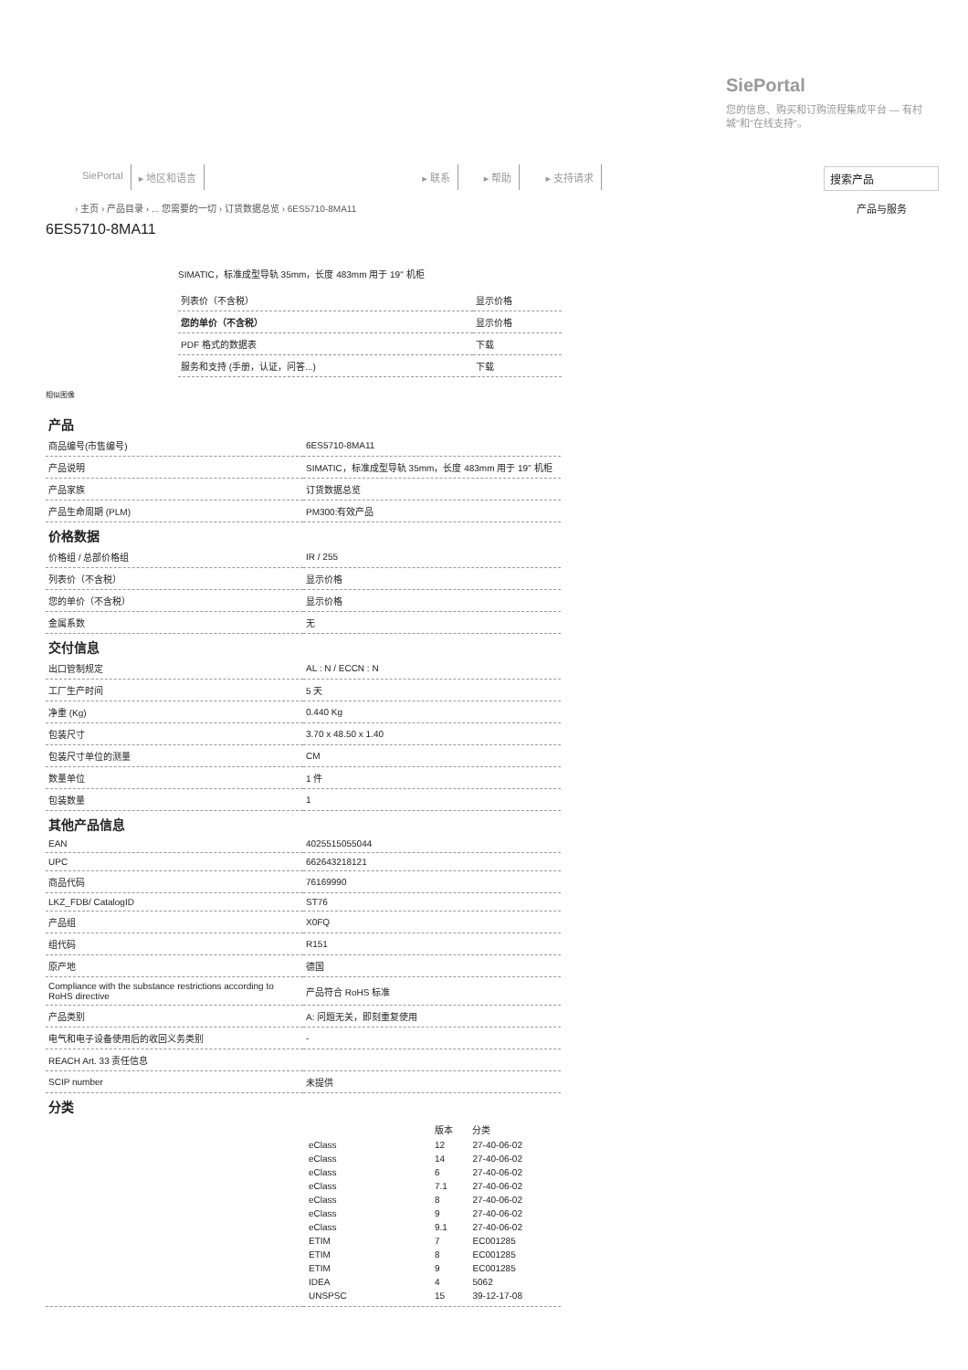SiePortal
您的信息、购买和订购流程集成平台 — 有村城"和"在线支持"。
SiePortal ▸ 地区和语言 ▸ 联系 ▸ 帮助 ▸ 支持请求 搜索产品
› 主页 › 产品目录 › ... 您需要的一切 › 订货数据总览 › 6ES5710-8MA11
产品与服务
6ES5710-8MA11
SIMATIC，标准成型导轨 35mm，长度 483mm 用于 19" 机柜
| 列表价（不含税） | 显示价格 |
| 您的单价（不含税） | 显示价格 |
| PDF 格式的数据表 | 下载 |
| 服务和支持 (手册，认证，问答...) | 下载 |
相似图像
产品
| 商品编号(市售编号) | 6ES5710-8MA11 |
| 产品说明 | SIMATIC，标准成型导轨 35mm，长度 483mm 用于 19" 机柜 |
| 产品家族 | 订货数据总览 |
| 产品生命周期 (PLM) | PM300:有效产品 |
价格数据
| 价格组 / 总部价格组 | IR / 255 |
| 列表价（不含税） | 显示价格 |
| 您的单价（不含税） | 显示价格 |
| 金属系数 | 无 |
交付信息
| 出口管制规定 | AL : N / ECCN : N |
| 工厂生产时间 | 5 天 |
| 净重 (Kg) | 0.440 Kg |
| 包装尺寸 | 3.70 x 48.50 x 1.40 |
| 包装尺寸单位的测量 | CM |
| 数量单位 | 1 件 |
| 包装数量 | 1 |
其他产品信息
| EAN | 4025515055044 |
| UPC | 662643218121 |
| 商品代码 | 76169990 |
| LKZ_FDB/ CatalogID | ST76 |
| 产品组 | X0FQ |
| 组代码 | R151 |
| 原产地 | 德国 |
| Compliance with the substance restrictions according to RoHS directive | 产品符合 RoHS 标准 |
| 产品类别 | A: 问题无关，即刻重复使用 |
| 电气和电子设备使用后的收回义务类别 | - |
| REACH Art. 33 责任信息 | |
| SCIP number | 未提供 |
分类
| | / / 版本 / 分类 / / eClass / 12 / 27-40-06-02 / / eClass / 14 / 27-40-06-02 / / eClass / 6 / 27-40-06-02 / / eClass / 7.1 / 27-40-06-02 / / eClass / 8 / 27-40-06-02 / / eClass / 9 / 27-40-06-02 / / eClass / 9.1 / 27-40-06-02 / / ETIM / 7 / EC001285 / / ETIM / 8 / EC001285 / / ETIM / 9 / EC001285 / / IDEA / 4 / 5062 / / UNSPSC / 15 / 39-12-17-08 / |